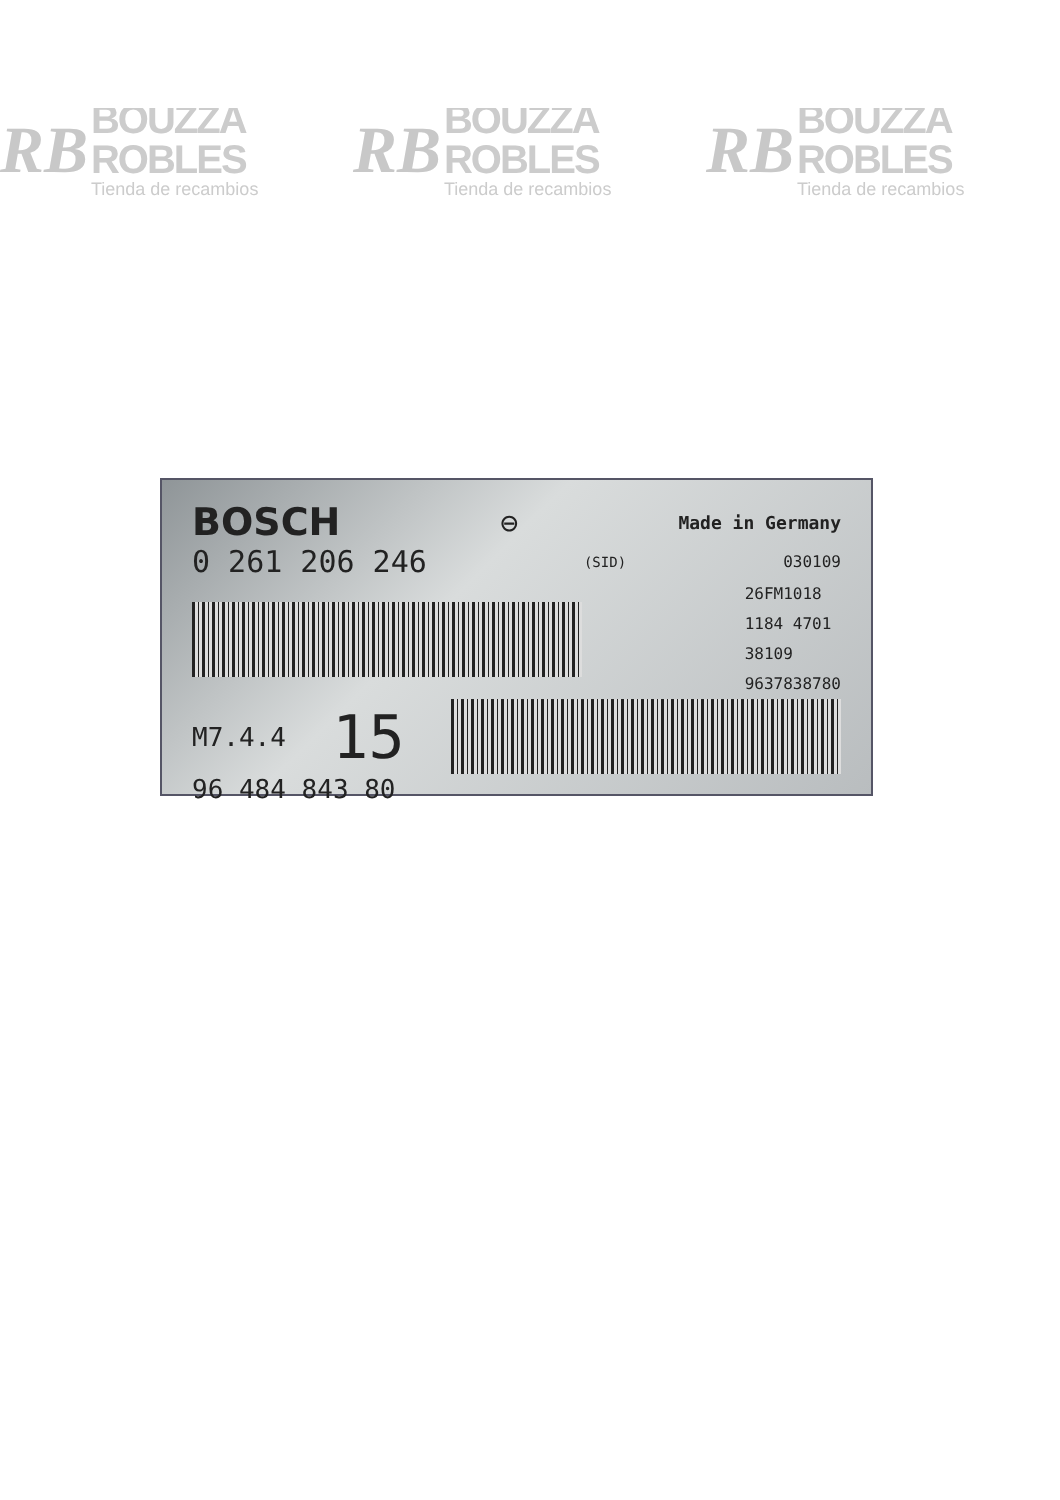RB
BOUZZA ROBLES
Tienda de recambios
RB
BOUZZA ROBLES
Tienda de recambios
RB
BOUZZA ROBLES
Tienda de recambios
BOSCH ⊖ Made in Germany
0 261 206 246 (SID) 030109
26FM1018
1184 4701
38109
9637838780
M7.4.4 15
96 484 843 80